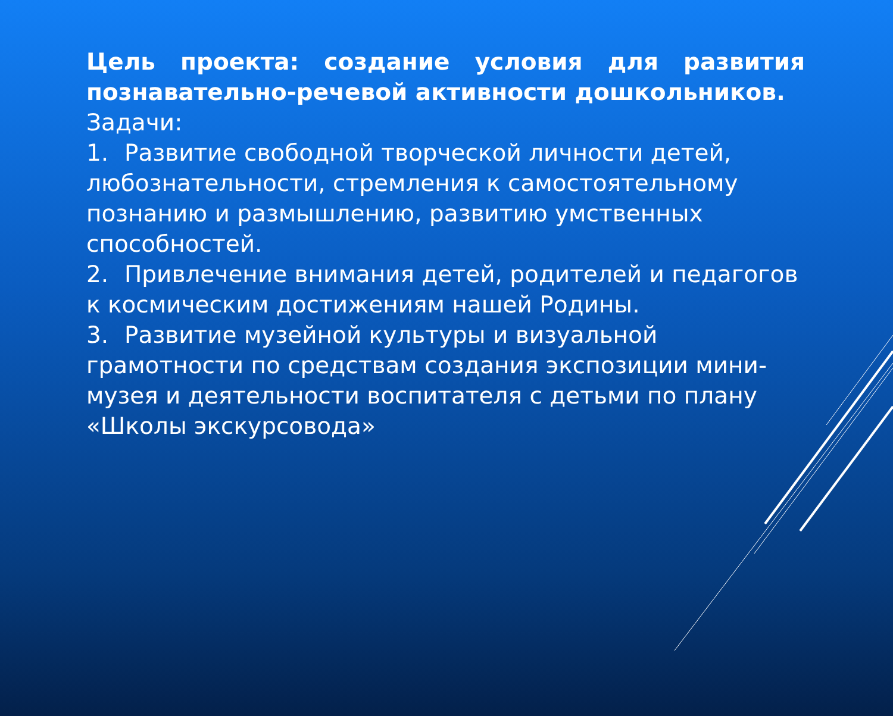Цель проекта: создание условия для развития познавательно-речевой активности дошкольников.
Задачи:
1. Развитие свободной творческой личности детей, любознательности, стремления к самостоятельному познанию и размышлению, развитию умственных способностей.
2. Привлечение внимания детей, родителей и педагогов к космическим достижениям нашей Родины.
3. Развитие музейной культуры и визуальной грамотности по средствам создания экспозиции мини-музея и деятельности воспитателя с детьми по плану «Школы экскурсовода»